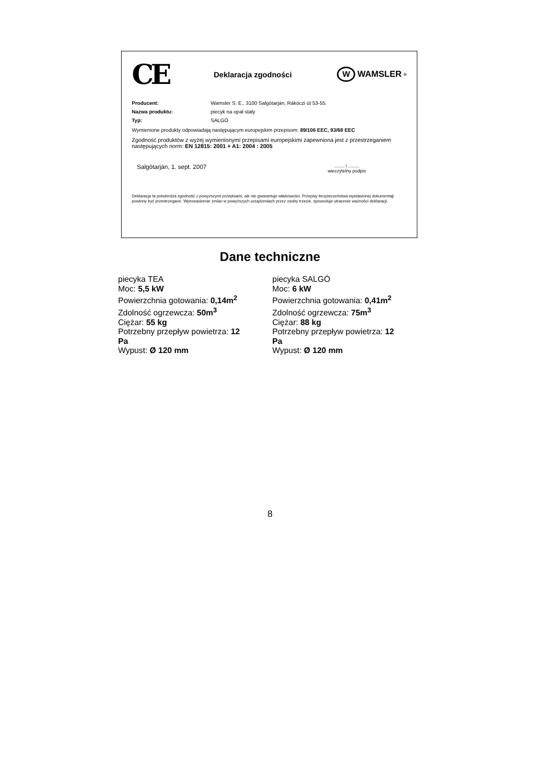CE
Deklaracja zgodności
W
WAMSLER<sup>®</sup>
Producent: Wamsler S. E., 3100 Salgótarján, Rákóczi út 53-55.
Nazwa produktu: piecyk na opał stały
Typ: SALGÓ
Wymienione produkty odpowiadają następującym europejskim przepisom: 89/106 EEC, 93/68 EEC
Zgodność produktów z wyżej wymienionymi przepisami europejskimi zapewniona jest z przestrzeganiem następujących norm: EN 12815: 2001 + A1: 2004 : 2005
Salgótarján, 1. sept. 2007........ i .........
wieczytelny podpis
Deklaracja ta potwierdza zgodność z powyższymi przepisami, ale nie gwarantuje właściwości. Przepisy bezpieczeństwa wystawionej dokumentaji powinny być przestrzegane. Wprowadzenie zmian w powyższych urządzeniach przez osoby trzecie, spowoduje utracenie ważności deklaracji.
Dane techniczne
piecyka TEA
Moc: 5,5 kW
Powierzchnia gotowania: 0,14m<sup>2</sup>
Zdolność ogrzewcza: 50m<sup>3</sup>
Ciężar: 55 kg
Potrzebny przepływ powietrza: 12 Pa
Wypust: Ø 120 mm
piecyka SALGÓ
Moc: 6 kW
Powierzchnia gotowania: 0,41m<sup>2</sup>
Zdolność ogrzewcza: 75m<sup>3</sup>
Ciężar: 88 kg
Potrzebny przepływ powietrza: 12 Pa
Wypust: Ø 120 mm
8